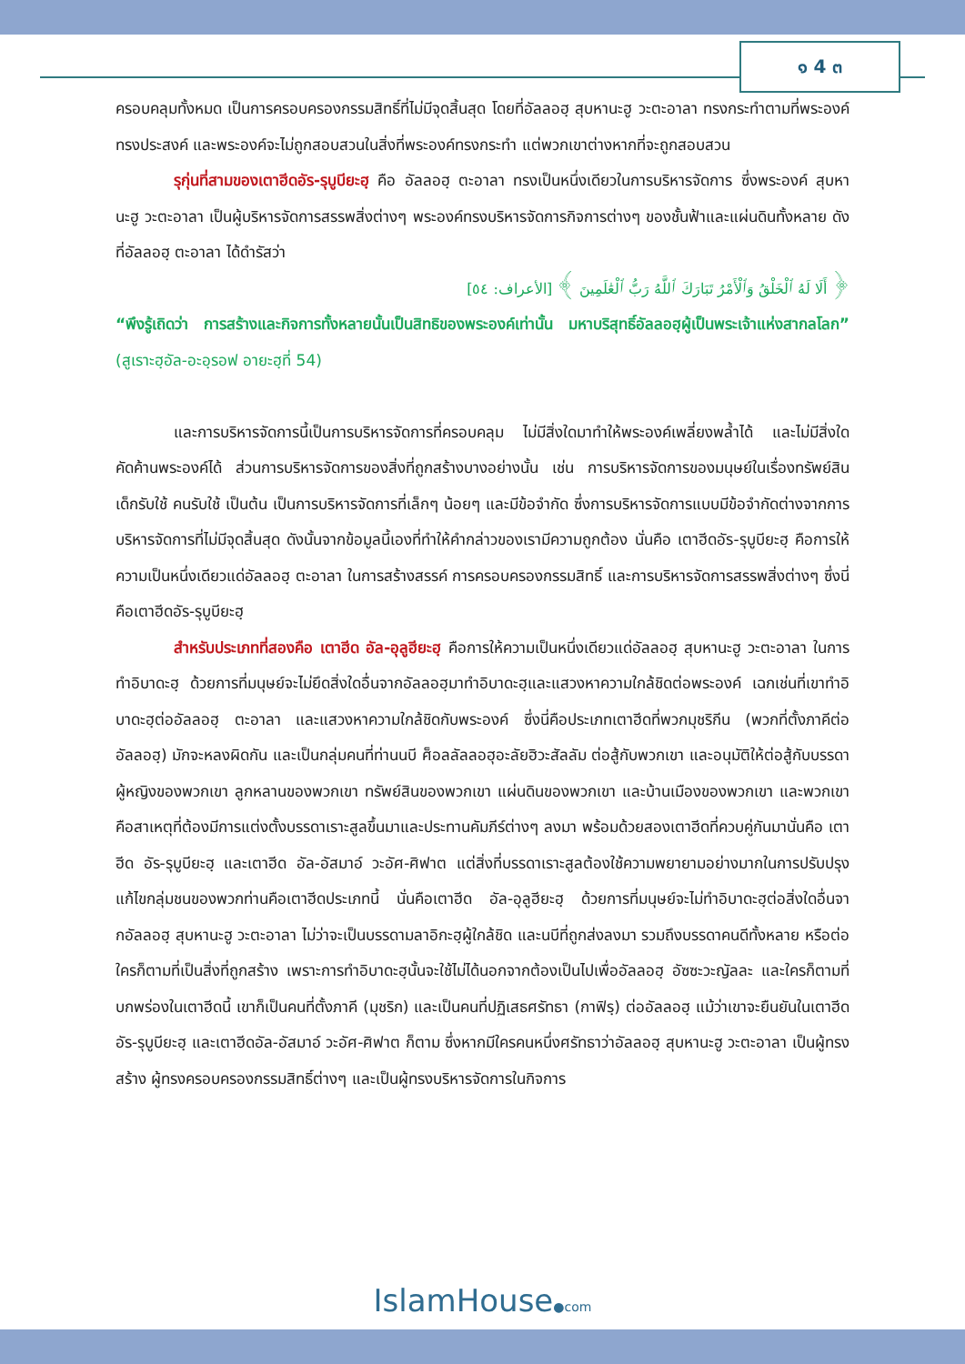๑ 4 ๓
ครอบคลุมทั้งหมด เป็นการครอบครองกรรมสิทธิ์ที่ไม่มีจุดสิ้นสุด โดยที่อัลลอฮฺ สุบหานะฮู วะตะอาลา ทรงกระทำตามที่พระองค์ทรงประสงค์ และพระองค์จะไม่ถูกสอบสวนในสิ่งที่พระองค์ทรงกระทำ แต่พวกเขาต่างหากที่จะถูกสอบสวน
รุกุ่นที่สามของเตาฮีดอัร-รุบูบียะฮฺ คือ อัลลอฮฺ ตะอาลา ทรงเป็นหนึ่งเดียวในการบริหารจัดการ ซึ่งพระองค์ สุบหานะฮู วะตะอาลา เป็นผู้บริหารจัดการสรรพสิ่งต่างๆ พระองค์ทรงบริหารจัดการกิจการต่างๆ ของชั้นฟ้าและแผ่นดินทั้งหลาย ดังที่อัลลอฮฺ ตะอาลา ได้ดำรัสว่า
﴿ أَلَا لَهُ ٱلْخَلْقُ وَٱلْأَمْرُ تَبَارَكَ ٱللَّهُ رَبُّ ٱلْعَٰلَمِينَ ﴾ [الأعراف: ٥٤]
“พึงรู้เถิดว่า การสร้างและกิจการทั้งหลายนั้นเป็นสิทธิของพระองค์เท่านั้น มหาบริสุทธิ์อัลลอฮฺผู้เป็นพระเจ้าแห่งสากลโลก” (สูเราะฮฺอัล-อะอฺรอฟ อายะฮฺที่ 54)
และการบริหารจัดการนี้เป็นการบริหารจัดการที่ครอบคลุม ไม่มีสิ่งใดมาทำให้พระองค์เพลี่ยงพล้ำได้ และไม่มีสิ่งใดคัดค้านพระองค์ได้ ส่วนการบริหารจัดการของสิ่งที่ถูกสร้างบางอย่างนั้น เช่น การบริหารจัดการของมนุษย์ในเรื่องทรัพย์สิน เด็กรับใช้ คนรับใช้ เป็นต้น เป็นการบริหารจัดการที่เล็กๆ น้อยๆ และมีข้อจำกัด ซึ่งการบริหารจัดการแบบมีข้อจำกัดต่างจากการบริหารจัดการที่ไม่มีจุดสิ้นสุด ดังนั้นจากข้อมูลนี้เองที่ทำให้คำกล่าวของเรามีความถูกต้อง นั่นคือ เตาฮีดอัร-รุบูบียะฮฺ คือการให้ความเป็นหนึ่งเดียวแด่อัลลอฮฺ ตะอาลา ในการสร้างสรรค์ การครอบครองกรรมสิทธิ์ และการบริหารจัดการสรรพสิ่งต่างๆ ซึ่งนี่คือเตาฮีดอัร-รุบูบียะฮฺ
สำหรับประเภทที่สองคือ เตาฮีด อัล-อุลูฮียะฮฺ คือการให้ความเป็นหนึ่งเดียวแด่อัลลอฮฺ สุบหานะฮู วะตะอาลา ในการทำอิบาดะฮฺ ด้วยการที่มนุษย์จะไม่ยึดสิ่งใดอื่นจากอัลลอฮฺมาทำอิบาดะฮฺและแสวงหาความใกล้ชิดต่อพระองค์ เฉกเช่นที่เขาทำอิบาดะฮฺต่ออัลลอฮฺ ตะอาลา และแสวงหาความใกล้ชิดกับพระองค์ ซึ่งนี่คือประเภทเตาฮีดที่พวกมุชริกีน (พวกที่ตั้งภาคีต่ออัลลอฮฺ) มักจะหลงผิดกัน และเป็นกลุ่มคนที่ท่านนบี ศ็อลลัลลอฮุอะลัยฮิวะสัลลัม ต่อสู้กับพวกเขา และอนุมัติให้ต่อสู้กับบรรดาผู้หญิงของพวกเขา ลูกหลานของพวกเขา ทรัพย์สินของพวกเขา แผ่นดินของพวกเขา และบ้านเมืองของพวกเขา และพวกเขาคือสาเหตุที่ต้องมีการแต่งตั้งบรรดาเราะสูลขึ้นมาและประทานคัมภีร์ต่างๆ ลงมา พร้อมด้วยสองเตาฮีดที่ควบคู่กันมานั่นคือ เตาฮีด อัร-รุบูบียะฮฺ และเตาฮีด อัล-อัสมาอ์ วะอัศ-ศิฟาต แต่สิ่งที่บรรดาเราะสูลต้องใช้ความพยายามอย่างมากในการปรับปรุงแก้ไขกลุ่มชนของพวกท่านคือเตาฮีดประเภทนี้ นั่นคือเตาฮีด อัล-อุลูฮียะฮฺ ด้วยการที่มนุษย์จะไม่ทำอิบาดะฮฺต่อสิ่งใดอื่นจากอัลลอฮฺ สุบหานะฮู วะตะอาลา ไม่ว่าจะเป็นบรรดามลาอิกะฮฺผู้ใกล้ชิด และนบีที่ถูกส่งลงมา รวมถึงบรรดาคนดีทั้งหลาย หรือต่อใครก็ตามที่เป็นสิ่งที่ถูกสร้าง เพราะการทำอิบาดะฮฺนั้นจะใช้ไม่ได้นอกจากต้องเป็นไปเพื่ออัลลอฮฺ อัซซะวะญัลละ และใครก็ตามที่บกพร่องในเตาฮีดนี้ เขาก็เป็นคนที่ตั้งภาคี (มุชริก) และเป็นคนที่ปฏิเสธศรัทธา (กาฟิรฺ) ต่ออัลลอฮฺ แม้ว่าเขาจะยืนยันในเตาฮีด อัร-รุบูบียะฮฺ และเตาฮีดอัล-อัสมาอ์ วะอัศ-ศิฟาต ก็ตาม ซึ่งหากมีใครคนหนึ่งศรัทธาว่าอัลลอฮฺ สุบหานะฮู วะตะอาลา เป็นผู้ทรงสร้าง ผู้ทรงครอบครองกรรมสิทธิ์ต่างๆ และเป็นผู้ทรงบริหารจัดการในกิจการ
IslamHouse●com